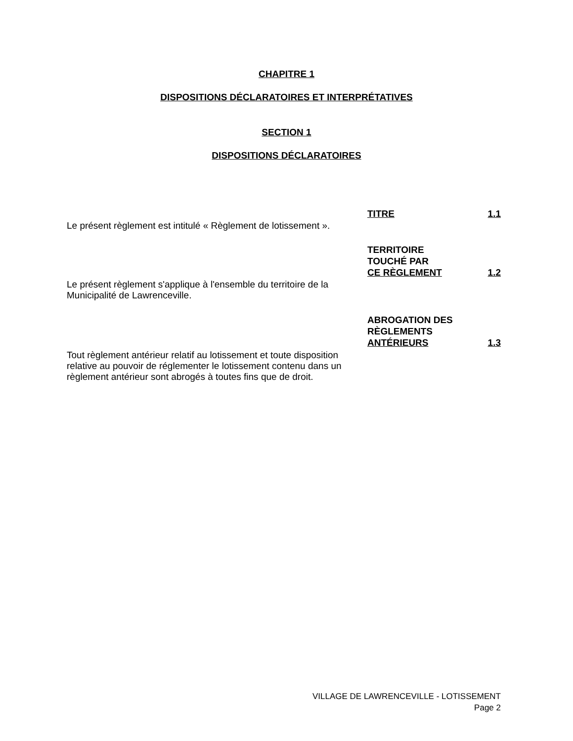CHAPITRE 1
DISPOSITIONS DÉCLARATOIRES ET INTERPRÉTATIVES
SECTION 1
DISPOSITIONS DÉCLARATOIRES
TITRE
1.1
Le présent règlement est intitulé « Règlement de lotissement ».
TERRITOIRE
TOUCHÉ PAR
CE RÈGLEMENT
1.2
Le présent règlement s'applique à l'ensemble du territoire de la Municipalité de Lawrenceville.
ABROGATION DES
RÈGLEMENTS
ANTÉRIEURS
1.3
Tout règlement antérieur relatif au lotissement et toute disposition relative au pouvoir de réglementer le lotissement contenu dans un règlement antérieur sont abrogés à toutes fins que de droit.
VILLAGE DE LAWRENCEVILLE - LOTISSEMENT
Page 2